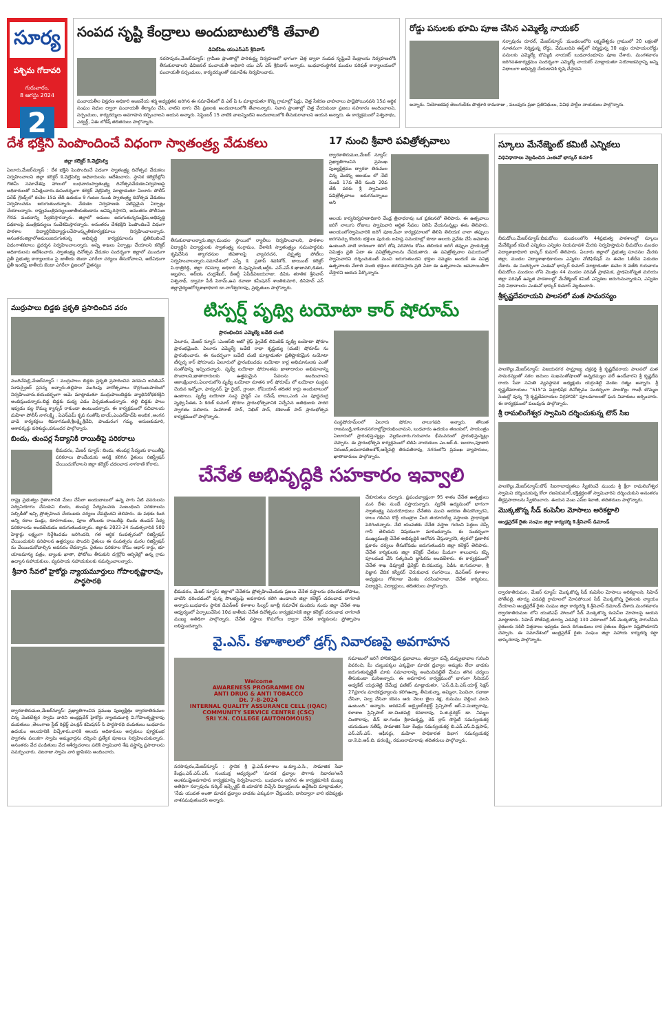సూర్య
పశ్చిమ గోదావరి
గురువారం,
8 ఆగస్టు 2024
2
సంపద సృష్టి కేంద్రాలు అందుబాటులోకి తేవాలి
డివిల్‌పిఒ యుఎస్‌ఎస్ శ్రీనివాస్
నరసాపురం,మేజర్‌న్యూస్: గ్రామీణ ప్రాంతాల్లో పారిశుద్ధ్య నిర్వహణలో భాగంగా చెత్త ద్వారా సంపద సృష్టించే కేంద్రాలను నిర్వహణలోకి తీసుకురావాలని డివిజనల్ పంచాయతీ అధికారి యు ఎస్ ఎస్ శ్రీనివాస్ అన్నారు. బుధవారంస్థానిక మండల పరిషత్ కార్యాలయంలో పంచాయతీ సర్పంచులు, కార్యదర్శులతో సమావేశం నిర్వహించారు.
పంచాయతీల విస్తరణ అధికారి ఆంజనేయ శర్మ అధ్యక్షతన జరిగిన ఈ సమావేశంలో డి ఎల్ పి ఓ మాట్లాడుతూ కొన్ని గ్రామాల్లో షెడ్లు, చెత్త సేకరణ వాహనాలు పాడైపోయినవని 15వ ఆర్థిక సంఘం నిధుల ద్వారా పంచాయతీ తీర్మానం చేసి, వాటిని బాగు చేసి ప్రజలకు అందుబాటులోకి తేవాలన్నారు. నివాస ప్రాంతాల్లో చెత్త వేయకుండా ప్రజలు సహకారం అందించాలని, సర్పంచులు, కార్యదర్శులు అవగాహన కల్పించాలని ఆయన అన్నారు. సెప్టెంబర్ 15 నాటికి వాటన్నింటిని అందుబాటులోకి తీసుకురావాలని ఆయన అన్నారు. ఈ కార్యక్రమంలో విశ్వనాథం, ఎడ్వర్డ్, ఏఈ లోకేష్ తదితరులు పాల్గొన్నారు.
రోడ్డు పనులకు భూమి పూజ చేసిన ఎమ్మెల్యే నాయకర్
నర్సాపురం రూరల్, మేజర్‌న్యూస్ :మండలంలోని లక్ష్మణేశ్వరం గ్రామంలో 20 లక్షలతో నూతనంగా నిర్మిస్తున్న రోడ్డు, వేములదివి ఈస్ట్‌లో నిర్మిస్తున్న 30 లక్షల రూపాయలరోడ్డు పనులకు ఎమ్మెల్యే బొమ్మిడి నాయకర్ బుధవారంభూమి పూజ చేశారు. మంగళవారం జరిగినఈకార్యక్రమం సందర్భంగా ఎమ్మెల్యే నాయకర్ మాట్లాడుతూ నియోజకవర్గాన్ని అన్ని విధాలుగా అభివృద్ధి చేయడానికి కృషి చేస్తానని
అన్నారు. నియోజకవర్గ తెలుగుదేశం పొత్తూరి రామరాజు , పలువురు ప్రజా ప్రతినిధులు, వివిధ పార్టీల నాయకులు పాల్గొన్నారు.
దేశ భక్తిని పెంపొందించే విధంగా స్వాతంత్ర్య వేడుకలు
జిల్లా కలెక్టర్ కె.వెట్రిసెల్వి
ఏలూరు,మేజర్‌న్యూస్ : దేశ భక్తిని పెంపొందించే విధంగా స్వాతంత్ర్య దినోత్సవ వేడుకలు నిర్వహించాలని జిల్లా కలెక్టర్ కె.వెట్రిసెల్వి అధికారులను ఆదేశించారు. స్థానిక కలెక్టరేట్లోని గౌతమీ సమావేశపు హాలులో బుధవారంస్వాతంత్ర్య దినోత్సవవేడుకలనిర్వహణపై అధికారులతో సమీక్షించారు.ఈసందర్భంగా కలెక్టర్ వెట్రిసెల్వి మాట్లాడుతూ ఏలూరు పోలీస్ పరేడ్ గ్రౌండ్స్‌లో ఈనెల 15వ తేదీ ఉదయం 9 గంటల నుండి స్వాతంత్ర్య దినోత్సవ వేడుకలు నిర్వహించడం జరుగుతుందన్నారు. వేడుకల నిర్వహణకు పటిష్టమైన ఏర్పాట్లు చేయాలన్నారు. రాష్ట్రమంత్రివర్యులుజాతీయజెండాను ఆవిష్కరిస్తారని, అనంతరం పోలీసుల గౌరవ వందనాన్ని స్వీకరిస్తారన్నారు. జిల్లాలో అమలు జరుగుతున్నసంక్షేమ,అభివృద్ధి పథకాలపై మంత్రివర్యులు సందేశమిస్తారన్నారు. అనంతరం దేశభక్తిని పెంపొందించే విధంగా పాఠశాల విద్యార్థినీవిద్యార్థులచేసాంస్కృతికకార్యక్రమాలు నిర్వహించాలన్నారు. అనంతరంజిల్లాలోఅమలుజరుగుతున్న అభివృద్ధి కార్యక్రమాలను ప్రతిబింబించే విధంగాశకటాలు ప్రదర్శన నిర్వహించాలన్నారు. అన్ని శాఖలు ఏర్పాట్లు చేయాలని కలెక్టర్ అధికారులను ఆదేశించారు. స్వాతంత్ర్య దినోత్సవ వేడుకల సందర్భంగా జిల్లాలో ముందుగా ప్రతీ ప్రభుత్వ కార్యాలయం పై జాతీయ జెండా ఎగిరేలా చర్యలు తీసుకోవాలని, అదేవిధంగా ప్రతీ ఇంటిపై జాతీయ జెండా ఎగిరేలా ప్రజలలో చైతన్యం
తీసుకురావాలన్నారు.జిల్లా,మండల స్థాయిలో ర్యాలీలు నిర్వహించాలని, పాఠశాల విద్యార్థినీ విద్యార్థులకు స్వాతంత్ర్య సంగ్రామం, దేశానికి స్వాతంత్ర్యం సముపార్జనకు కృషిచేసిన త్యాగధనుల జీవితాలపై వ్యాసరచన, వక్తృత్వ పోటీలు నిర్వహించాలన్నారు.సమావేశంలో ఎస్పీ కె. ప్రతాప్ శివకిశోర్, జాయింట్ కలెక్టర్ పి.ధాత్రిరెడ్డి, జిల్లా రెవిన్యూ అధికారి డి.పుష్పమణి,ఆర్డీఓ ఎన్.ఎస్.కె.ఖాజావలి,డిఈఓ అబ్రహం, ఆర్ఐఓ చంద్రశేఖర్, డీఆర్డీ ఏపీడీవిజయరాజు, డిపిఓ తూతిక శ్రీనివాస్ విశ్వనాథ్, డ్వామా పీడీ పిరామ్,ఉప రవాణా కమీషనర్ శాంతికుమారి, డిసిహెచ్ ఎస్ జిల్లావైద్యఆరోగ్యశాఖాధికారి డా.నాగేశ్వరరావు, ప్రభృతులు పాల్గొన్నారు.
17 నుంచి శ్రీవారి పవిత్రోత్సవాలు
ద్వారకాతిరుమల,మేజర్ న్యూస్: ప్రఖ్యాతిగాంచిన ప్రముఖ పుణ్యక్షేత్రము ద్వారకా తిరుమల చిన్న వెంకన్న ఆలయం లో నేటి నుండి 17వ తేదీ నుంచి 20వ తేదీ వరకు శ్రీ స్వామివారి పవిత్రోత్సవాలు జరుగనున్నాయి అని
ఆలయ కార్యనిర్వహణాధికారి వేండ్ర త్రినాధరావు ఒక ప్రకటనలో తెలిపారు. ఈ ఉత్సవాలు జరిగే నాలుగు రోజులు స్వామివారి ఆర్జిత సేవలు నిలిపి వేయనున్నట్లు ఈఓ తెలిపారు. ఆలయంలోస్వామివారికి జరిగే పూజ,సేవా కార్యక్రమాలలో తెలిసి తెలియక చాలా తప్పులు జరగవచ్చు కొందరు భక్తులు పురుడు బహిష్ట సమయాల్లో కూడా ఆలయ ప్రవేశం చేసే అవకాశం ఉంటుంది వాటి కారణంగా కలిగే దోష పరిహారం కోసం తెలియక జరిగే తప్పుల ప్రాయశ్చిత్త నిమిత్తం ప్రతి ఏటా ఈ పవిత్రోత్సవాలను చేపడుతారు. ఈ పవిత్రోత్సవాల సమయంలో స్వామివారిని దర్శించుకుంటే మంచి జరుగుతుందని భక్తుల నమ్మకం అందుకే ఈ పవిత్ర ఉత్సవాలకు వేలాది మంది భక్తులు తరలివస్తారు.ప్రతి ఏటా ఈ ఉత్సవాలను ఆనవాయితీగా చేస్తారని ఆయన పేర్కొన్నారు.
ముర్రుపాలు బిడ్డకు ప్రకృతి ప్రసాదించిన వరం
ముదినేపల్లి,మేజర్‌న్యూస్ : ముర్రుపాలు బిడ్డకు ప్రకృతి ప్రసాదించిన వరమని ఐసిడిఎస్ సూపర్వైజర్ ప్రసన్న అన్నారు.తల్లిపాల ముగింపు వారోత్సవాలు కొర్రగుంటపాలెంలో నిర్వహించారు.ఈసందర్భంగా ఆమె మాట్లాడుతూ ముర్రుపాలుబిడ్డకు వ్యాధినిరోధకశక్తిని అందిస్తుందన్నారు.బిడ్డ బిడ్డకు మధ్య ఎడం ఏర్పడుతుందన్నారు. తల్లి బిడ్డకు పాలు ఇవ్వడం వల్ల రొమ్ము క్యాన్సర్ రాకుండా ఉంటుందన్నారు. ఈ కార్యక్రమంలో సచివాలయ మహిళా పోలీస్ నాగలక్ష్మి , ఏఎన్ఎమ్ కృప సంతోషి బాయ్,ఎంఎల్‌హెచ్‌పి అంబిక ,అంగన వాడి కార్యకర్తలు శివనాగమణి,శ్రీలక్ష్మి,శ్రీదేవి, పాండురంగ గమ్మ, అరుణకుమారి, ఆశావర్కర్లు పరిశుద్ధం,వసుంధర పాల్గొన్నారు.
బిందు, తుంపర్ల సేద్యానికి రాయితీపై పరికరాలు
భీమవరం, మేజర్ న్యూస్: బిందు, తుంపర్ల సేద్యంకు రాయితీపై పరికరాలు పొందేందుకు ఆసక్తి కలిగిన రైతులు రిజిస్ట్రేషన్ చేయించుకోవాలని జిల్లా కలెక్టర్ చదలవాడ నాగరాణి కోరారు.
రాష్ట్ర ప్రభుత్వం రైతాంగానికి మేలు చేసేలా అందుబాటులో ఉన్న సాగు నీటి వనరులను సద్వినియోగం చేసుకుని బిందు, తుంపర్ల సేద్యమునకు సంబంధించి పరికరాలను సబ్సిడీతో ఇచ్చి ప్రోత్సహించ చేయుటకు చర్యలు చేపట్టిందని తెలిపారు. ఈ పథకం కింద అన్ని రకాల పండ్లు, కూరగాయలు, పూల తోటలకు రాయితీపై బిందు తుంపర్ సేద్య పరికరాలను అందజేయడం జరుగుతుందన్నారు. జిల్లాకు 2023-24 సంవత్సరానికి 500 హెక్టార్లు లక్ష్యంగా నిర్దేశించడం జరిగిందని, గత ఆర్థిక సంవత్సరంలో రిజిస్ట్రేషన్ చేయించుకుని పరిపాలన ఉత్తర్వులు పొందని రైతులు ఈ సంవత్సరం మరల రిజిస్ట్రేషన్ ను చేయించుకోవాల్సిన అవసరం లేదన్నారు. రైతులు పరికరాల కోసం ఆధార్ కార్డు, భూ యాజమాన్య పత్రం, బ్యాంకు ఖాతా, ఫోటోలు తీసుకుని దగ్గర్లోని ఆర్బికెల్లో ఉన్న గ్రామ ఉద్యాన సహాయకులు, వ్యవసాయ సహాయకులకు సమర్పించాలన్నారు.
శ్రీవారి సేవలో హైకోర్టు న్యాయమూర్తులు గోపాలకృష్ణారావు, పార్థసారథి
ద్వారకాతిరుమల,మేజర్‌న్యూస్: ప్రఖ్యాతిగాంచిన ప్రముఖ పుణ్యక్షేత్రం ద్వారకాతిరుమల చిన్న వెంకటేశ్వర స్వామి వారిని ఆంధ్రప్రదేశ్ హైకోర్టు న్యాయమూర్తి వి.గోపాలకృష్ణారావు దంపతులు ,తెలంగాణ స్టేట్ రిటైర్డ్ ఎలక్షన్ కమిషనర్ సి పార్థసారధి దంపతులు బుధవారం ఉదయం ఆలయానికి విచ్చేశారు.వారికి ఆలయ అధికారులు అర్చకులు పూర్ణకుంభ స్వాగతం పలుకగా స్వామి అమ్మవార్లను దర్శించి ప్రత్యేక పూజలు నిర్వహించుకున్నారు. అనంతరం వేద పండితులు వేద ఆశీర్వచనాలు పలికి స్వామివారి శేష వస్త్రాన్ని ప్రసాదాలను సమర్పించారు. నటరాజు స్వామి వారి జ్ఞాపికను అందించారు.
టిస్పర్ష్ పృథ్వి టయోటా కార్ షోరూమ్
ప్రారంభించిన ఎమ్మెల్యే బడేటి చంటి
ఏలూరు, మేజర్ న్యూస్ :ఎంఆర్‌బి ఆటో లైఫ్ ప్రైవేట్ లిమిటెడ్ పృథ్వీ టయోటా షోరూం ప్రారంభమైంది. ఏలూరు ఎమ్మెల్యే బడేటి రాధా కృష్ణయ్య (చంటి) షోరూమ్ ను ప్రారంభించారు. ఈ సందర్భంగా బడేటి చంటి మాట్లాడుతూ ప్రతిష్టాకరమైన టయోటా టీస్పర్శ కార్ షోరూంను ఏలూరులో ప్రారంభించడం టయోటా కార్ల అభిమానులకు ఎంతో సంతోషాన్ని ఇచ్చిందన్నారు. పృథ్వీ టయోటా షోరూంతమ ఖాతాదారుల అభిమానాన్ని పొందాలని,ఖాతాదారులకు ఉత్తమమైన సేవలను అందించాలని ఆకాంక్షించారు.ఏలూరులోని పృథ్వీ టయోటా నూతన కార్ షోరూమ్ లో టయోటా సంస్థకు చెందిన ఇన్నోవా, ఫార్చునర్, హై రైడర్, గ్లాంజా, రోమియాన్ తదితర కార్లు అందుబాటులో ఉంటాయి. పృథ్వీ టయోటా సంస్థ చైర్మన్ ఎం రమేష్ బాబు,ఎండి ఎం పూర్ణచంద్ర పృథ్వి,సీఈఓ పి కిరణ్ కుమార్ షోరూం ప్రారంభోత్సవానికి విచ్చేసిన అతిథులకు సాదర స్వాగతం పలికారు. మహారాజ్ సాన్, నిఖిల్ సాన్, శశికాంత్ సాన్ ప్రారంభోత్సవ కార్యక్రమంలో పాల్గొన్నారు.
సంస్థషోరూమ్‌లలో ఏలూరు షోరూం నాలుగవది అన్నారు. తొలుత రాజమండ్రి,కాకినాడనగరాల్లోప్రారంభించామని, బుధవారం ఉదయం తణుకులో, సాయంత్రం ఏలూరులో ప్రారంభిస్తున్నట్లు వెల్లడించారు.గురువారం భీమవరంలో ప్రారంభిస్తున్నట్లు చెప్పారు. ఈ ప్రారంభోత్సవ కార్యక్రమంలో టిడిపి నాయకులు ఎం.ఆర్.డి. బలరాం,పూజారి నిరంజన్,అమరావతిఅశోక్,ఆర్నేపల్లి తిరుపతిరావు, నగరంలోని ప్రముఖ వ్యాపారులు, ఖాతాదారులు పాల్గొన్నారు.
చేనేత అభివృద్ధికి సహకారం ఇవ్వాలి
భీమవరం, మేజర్ న్యూస్: జిల్లాలో చేనేతను ప్రోత్సహించేందుకు ప్రజలు చేనేత వస్త్రాలను ధరించడంతోపాటు, వాటిని ధరించడంలో వున్న సౌలభ్యంపై అవగాహన కలిగి ఉండాలని జిల్లా కలెక్టర్ చదలవాడ నాగరాణి అన్నారు.బుధవారం స్థానిక డిఎన్ఆర్ కళాశాల సిల్వర్ జూబ్లీ సమావేశ మందిరం నందు జిల్లా చేనేత శాఖ ఆధ్వర్యంలో ఏర్పాటుచేసిన 10వ జాతీయ చేనేత దినోత్సవం కార్యక్రమానికి జిల్లా కలెక్టర్ చదలవాడ నాగరాణి ముఖ్య అతిథిగా పాల్గొన్నారు. చేనేత వస్త్రాలు కొనుగోలు ద్వారా చేనేత కార్మికులను ప్రోత్సాహం లభిస్తుందన్నారు.
చేకూరుతుం దన్నారు. ప్రపంచవ్యాప్తంగా 95 శాతం చేనేత ఉత్పత్తులు మన దేశం నుండే వస్తాయన్నారు. స్వదేశీ ఉద్యమంలో భాగంగా స్వాతంత్ర్య సమరయోధులు చేనేతకు మంచి ఆదరణ తీసుకొచ్చారని, కాలం గడిచిన కొద్దీ యంత్రాల మీద తయారయ్యే వస్త్రాలకు ప్రాధాన్యత పెరిగిందన్నారు. నేటి యువతకు చేనేత వస్త్రాల గురించి పెద్దలు చెప్పే గానీ తెలియని విషయంగా మారిందన్నారు. ఈ సందర్భంగా ముఖ్యమంత్రి చేనేత అభివృద్ధికి ఆలోచన చేస్తున్నారని, త్వరలో ప్రణాళిక ప్రకారం చర్యలు తీసుకోవడం జరుగుతుందని జిల్లా కలెక్టర్ తెలిపారు. చేనేత కార్మికులకు జిల్లా కలెక్టర్ చేతుల మీదుగా శాలువాను కప్పి పూలదండ వేసి సత్కరించి జ్ఞాపికను అందజేశారు. ఈ కార్యక్రమంలో చేనేత శాఖ డిప్యూటీ డైరెక్టర్ బి.రమయ్య, ఏడీఓ జి.గురురాజు, శ్రీ విజ్ఞాన వేదిక కన్వీనర్ చెరుకువాడ రంగసాయి, డిఎన్ఆర్ కళాశాల అధ్యక్షులు గోకరాజు వెంకట నరసింహరాజు, చేనేత కార్మికులు, విద్యార్థిని, విద్యార్థులు, తదితరులు పాల్గొన్నారు.
వై.ఎన్. కళాశాలలో డ్రగ్స్ నివారణపై అవగాహన
Welcome
AWARENESS PROGRAMME ON
ANTI DRUG & ANTI TOBACCO
Dt. 7-8-2024
INTERNAL QUALITY ASSURANCE CELL (IQAC)
COMMUNITY SERVICE CENTRE (CSC)
SRI Y.N. COLLEGE (AUTONOMOUS)
నరసాపురం,మేజర్‌న్యూస్ : స్థానిక శ్రీ వై.ఎన్.కళాశాల ఐ.క్యూ.ఎ.సి., సామాజిక సేవా కేంద్రం,ఎన్.ఎస్.ఎస్. సంయుక్త ఆధ్వర్యంలో 'మాదక ద్రవ్యాల పొగాకు నివారణ'అనే అంశముపైఅవగాహన కార్యక్రమాన్ని నిర్వహించారు. బుధవారం జరిగిన ఈ కార్యక్రమానికి ముఖ్య అతిథిగా నర్సాపురం సర్కిల్ ఇన్స్పెక్టర్ బి.యాదగిరి విచ్చేసి విద్యార్థులను ఉద్దేశించి మాట్లాడుతూ, 'నేడు యువత అంతా మాదక ద్రవ్యాల వాడకం ఎక్కువగా చేస్తుందని, దానిద్వారా వారి భవిష్యత్తు నాశనమవుతుందని అన్నారు.
సమాజంలో జరిగే హానికరమైన ప్రభావాలు, తద్వారా వచ్చే దుష్ప్రభావాల గురించి వివరించి, మీ చుట్టుపక్కల ఎక్కడైనా మాదక ద్రవ్యాల అమ్మకం లేదా వాడకం జరుగుతున్నట్లైతే మాకు సమాచారాన్ని అందించినట్లైతే మేము తగిన చర్యలు తీసుకుంటా మనిఅన్నారు. ఈ అవగాహన కార్యక్రమంలో భాగంగా సీనియర్ అడ్వకేట్ యర్రంశెట్టి దేవేంద్ర ఫణికర్ మాట్లాడుతూ, 'ఎన్.డి.పి.ఎస్.యాక్ట్ సెక్షన్ 27ప్రకారం మాదకద్రవ్యాలను కలిగిఉన్నా, తీసుకున్నా, అమ్మినా, పెంచినా, రవాణా చేసినా, నిల్వ చేసినా కఠినం ఆరు నెలల జైలు శిక్ష, రుసుము చెల్లించ వలసి ఉంటుంది.' అన్నారు. అకడమిక్ అడ్వైజర్‌రిటైర్డ్ ప్రిన్సిపాల్ ఆర్.వి.సుబ్బారావు, కళాశాల ప్రిన్సిపాల్ డా.చింతపల్లి కనకారావు, పి.జి.డైరెక్టర్ డా. నిమ్మల చింతారావు, డీన్ డా.గంధం శ్రీరామకృష్ణ, రెడ్ క్రాస్ సొసైటీ సమన్వయకర్త యనుముల సతీష్, సామాజిక సేవా కేంద్రం సమన్వయకర్త బి.ఎన్.ఎస్.వి.ప్రసాద్, ఎన్.ఎస్.ఎస్. ఆఫీసర్లు, మహిళా సాధికారత విభాగ సమన్వయకర్త డా.కె.వి.ఆర్.బి. వరలక్ష్మి, రమణరామారావు తదితరులు పాల్గొన్నారు.
స్కూలు మేనేజ్మెంట్ కమిటీ ఎన్నికలు
విధివిధానాలు వెల్లడించిన ఎంఈవో భాస్కర్ కుమార్
భీమడోలు,మేజర్‌న్యూస్:భీమడోలు మండలంలోని 44ప్రభుత్వ పాఠశాలల్లో స్కూలు మేనేజ్మెంట్ కమిటీ ఎన్నికలు ఎన్నికల నియమావళి మేరకు నిర్వహిస్తామని భీమడోలు మండల విద్యాశాఖాధికారి భాస్కర్ కుమార్ తెలిపారు. ఏలూరు జిల్లాలో ప్రభుత్వ సూచనల మేరకు జిల్లా, మండల విద్యాశాఖాధికారులు ఎన్నికల నోటిఫికేషన్ ను ఈనెల 1తేదీన విడుదల చేశారు. ఈ సందర్భంగా ఎంఈవో భాస్కర్ కుమార్ మాట్లాడుతూ ఈనెల 8 వతేది గురువారం భీమడోలు మండలం లోని మొత్తం 44 మండల పరిషత్ ప్రాథమిక, ప్రాథమికోన్నత మరియు జిల్లా పరిషత్ ఉన్నత పాఠశాలల్లో మేనేజ్మెంట్ కమిటీ ఎన్నికలు జరుగునున్నాయని, ఎన్నికల విధి విధానాలను ఎంఈవో భాస్కర్ కుమార్ వెల్లడించారు.
శ్రీకృష్ణదేవరాయని పాలనలో మత సామరస్యం
పాలకొల్లు,మేజర్‌న్యూస్: విజయనగర సామ్రాజ్య చక్రవర్తి శ్రీ కృష్ణదేవరాయ పాలనలో మత సామరస్యంతో సకల జనులు సుఖసంతోషాలతో అన్నదమ్ముల వలే ఉండేవారని శ్రీ కృష్ణదేవ రాయ సేవా సమితి వ్యవస్థాపక అధ్యక్షుడు యర్రంశెట్టి వెంకట రత్నం అన్నారు. శ్రీ కృష్ణదేవరాయలు "515"వ పట్టాభిషేక దినోత్సవం సందర్భంగా పాలకొల్లు గాంధీ బొమ్మల సెంటర్లో వున్న "శ్రీ కృష్ణదేవరాయల విగ్రహానికి" పూలమాలలతో ఘన నివాళులు అర్పించారు. ఈ కార్యక్రమంలో పలువురు పాల్గొన్నారు.
శ్రీ రామలింగేశ్వర స్వామిని దర్శించుకున్న టౌన్ సిఐ
పాలకొల్లు,మేజర్‌న్యూస్:టౌన్ సిఐగాబాధ్యతలు స్వీకరించే ముందు శ్రీ క్షీరా రామలింగేశ్వర స్వామిని దర్శించుకున్న కోలా రజనికుమార్,భక్తిశ్రద్ధలతో స్వామివారిని దర్శించుకుని అనంతరం తీర్థప్రసాదాలను స్వీకరించారు. ఈయన వెంట ఎస్ఐ శివాజీ, తదితరులు పాల్గొన్నారు.
మొక్కజొన్న సీడ్ కంపెనీల మోసాలు అరికట్టాలి
ఆంధ్రప్రదేశ్ రైతు సంఘం జిల్లా కార్యదర్శి కె.శ్రీనివాస్ డిమాండ్
ద్వారకాతిరుమల, మేజర్ న్యూస్: మొక్కజొన్న సీడ్ కంపెనీల మోసాలు అరికట్టాలని, సిహెచ్ పోతేపల్లి, తూర్పు ఎడవల్లి గ్రామాలలో మోసపోయిన సీడ్ మొక్కజొన్న రైతులకు న్యాయం చేయాలని ఆంధ్రప్రదేశ్ రైతు సంఘం జిల్లా కార్యదర్శి కె.శ్రీనివాస్ డిమాండ్ చేశారు.మంగళవారం ద్వారకాతిరుమల లోని యుటిఎఫ్ హాలులో సీడ్ మొక్కజొన్న కంపెనీల మోసాలపై ఆయన మాట్లాడారు. సిహెచ్ పోతేపల్లి,తూర్పు ఎడవల్లి 130 ఎకరాలలో సీడ్ మొక్కజొన్న సాగుచేసిన రైతులకు నకిలీ విత్తనాలు ఇవ్వడం వలన దిగుబడులు రాక రైతులు తీవ్రంగా నష్టపోయారని చెప్పారు. ఈ సమావేశంలో ఆంధ్రప్రదేశ్ రైతు సంఘం జిల్లా సహాయ కార్యదర్శి కట్టా భాస్కరరావు పాల్గొన్నారు.